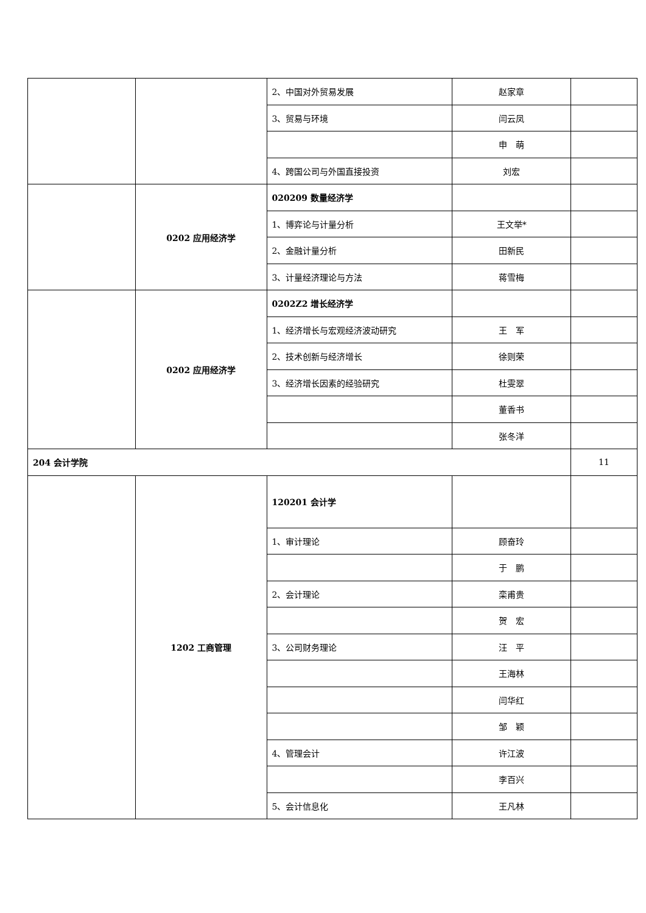| | | 2、中国对外贸易发展 | 赵家章 | |
| | | 3、贸易与环境 | 闫云凤 | |
| | | | 申 萌 | |
| | | 4、跨国公司与外国直接投资 | 刘宏 | |
| | 0202 应用经济学 | 020209 数量经济学 | | |
| | | 1、博弈论与计量分析 | 王文举* | |
| | | 2、金融计量分析 | 田新民 | |
| | | 3、计量经济理论与方法 | 蒋雪梅 | |
| | 0202 应用经济学 | 0202Z2 增长经济学 | | |
| | | 1、经济增长与宏观经济波动研究 | 王 军 | |
| | | 2、技术创新与经济增长 | 徐则荣 | |
| | | 3、经济增长因素的经验研究 | 杜雯翠 | |
| | | | 董香书 | |
| | | | 张冬洋 | |
| 204 会计学院 | | | | 11 |
| | 1202 工商管理 | 120201 会计学 | | |
| | | 1、审计理论 | 顾奋玲 | |
| | | | 于 鹏 | |
| | | 2、会计理论 | 栾甫贵 | |
| | | | 贺 宏 | |
| | | 3、公司财务理论 | 汪 平 | |
| | | | 王海林 | |
| | | | 闫华红 | |
| | | | 邹 颖 | |
| | | 4、管理会计 | 许江波 | |
| | | | 李百兴 | |
| | | 5、会计信息化 | 王凡林 | |